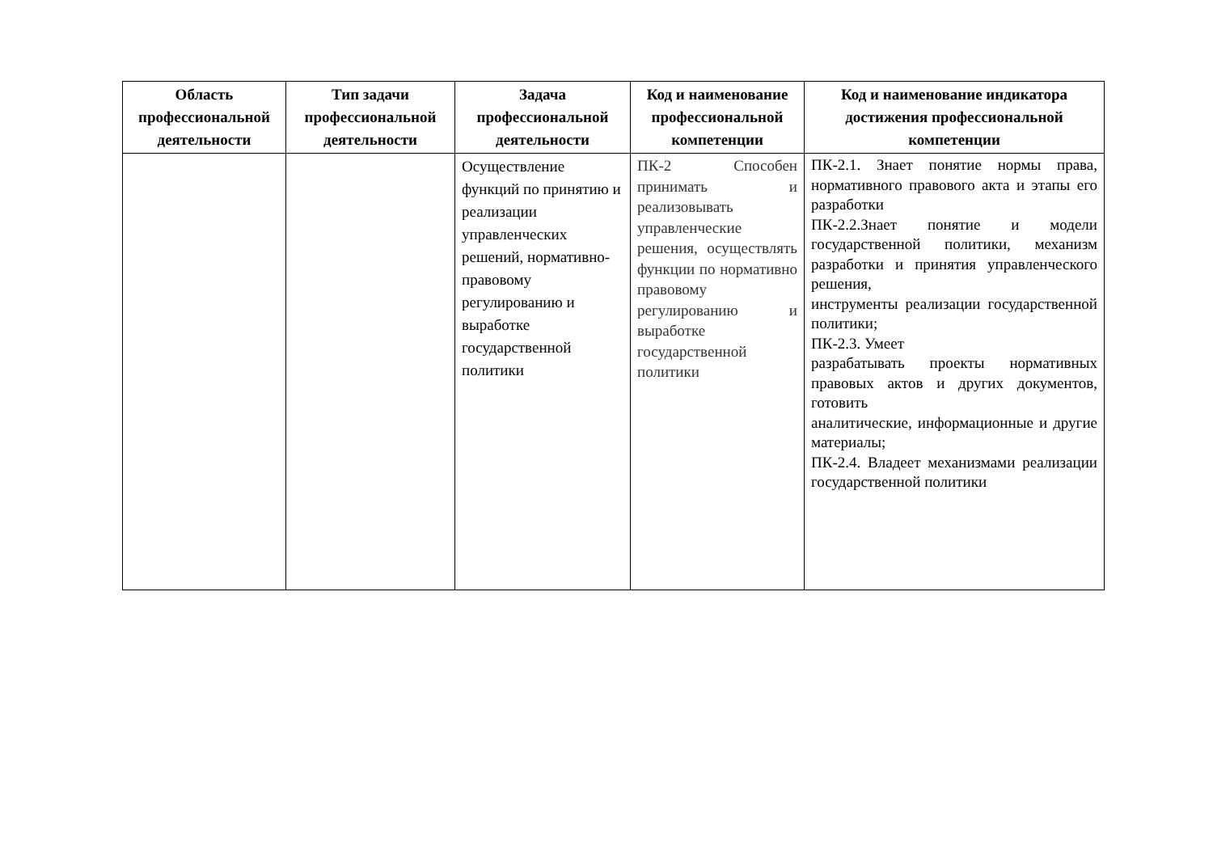| Область профессиональной деятельности | Тип задачи профессиональной деятельности | Задача профессиональной деятельности | Код и наименование профессиональной компетенции | Код и наименование индикатора достижения профессиональной компетенции |
| --- | --- | --- | --- | --- |
| | | Осуществление функций по принятию и реализации управленческих решений, нормативно-правовому регулированию и выработке государственной политики | ПК-2 Способен принимать и реализовывать управленческие решения, осуществлять функции по нормативно правовому регулированию и выработке государственной политики | ПК-2.1. Знает понятие нормы права, нормативного правового акта и этапы его разработки ПК-2.2.Знает понятие и модели государственной политики, механизм разработки и принятия управленческого решения, инструменты реализации государственной политики; ПК-2.3. Умеет разрабатывать проекты нормативных правовых актов и других документов, готовить аналитические, информационные и другие материалы; ПК-2.4. Владеет механизмами реализации государственной политики |